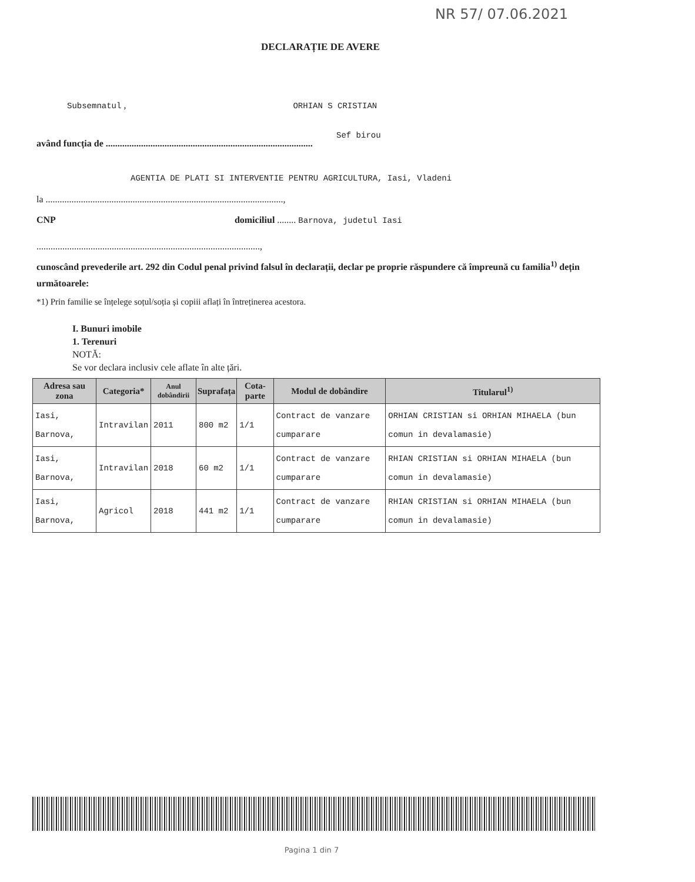NR 57/ 07.06.2021
DECLARAȚIE DE AVERE
Subsemnatul , ORHIAN S CRISTIAN
Sef birou
având funcția de ........................................................................................
AGENTIA DE PLATI SI INTERVENTIE PENTRU AGRICULTURA, Iasi, Vladeni
la .....................................................................................................,
CNP domiciliul ........ Barnova, judetul Iasi
...............................................................................................,
cunoscând prevederile art. 292 din Codul penal privind falsul în declarații, declar pe proprie răspundere că împreună cu familia<sup>1)</sup> dețin următoarele:
*1) Prin familie se înțelege soțul/soția și copiii aflați în întreținerea acestora.
I. Bunuri imobile
1. Terenuri
NOTĂ:
Se vor declara inclusiv cele aflate în alte țări.
| Adresa sau zona | Categoria* | Anul dobândirii | Suprafața | Cota-parte | Modul de dobândire | Titularul<sup>1)</sup> |
| --- | --- | --- | --- | --- | --- | --- |
| Iasi, Barnova, | Intravilan | 2011 | 800 m2 | 1/1 | Contract de vanzare cumparare | ORHIAN CRISTIAN si ORHIAN MIHAELA (bun comun in devalamasie) |
| Iasi, Barnova, | Intravilan | 2018 | 60 m2 | 1/1 | Contract de vanzare cumparare | RHIAN CRISTIAN si ORHIAN MIHAELA (bun comun in devalamasie) |
| Iasi, Barnova, | Agricol | 2018 | 441 m2 | 1/1 | Contract de vanzare cumparare | RHIAN CRISTIAN si ORHIAN MIHAELA (bun comun in devalamasie) |
Pagina 1 din 7